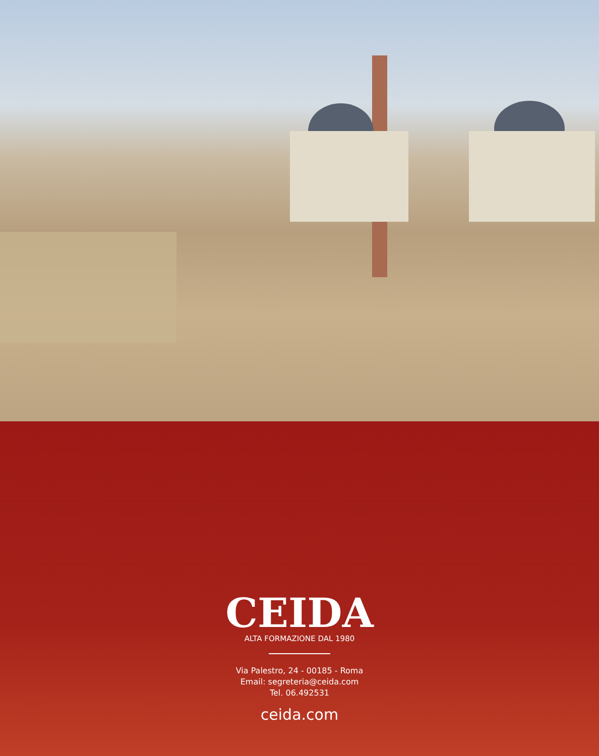CEIDA
ALTA FORMAZIONE DAL 1980
Via Palestro, 24 - 00185 - Roma
Email: segreteria@ceida.com
Tel. 06.492531
ceida.com